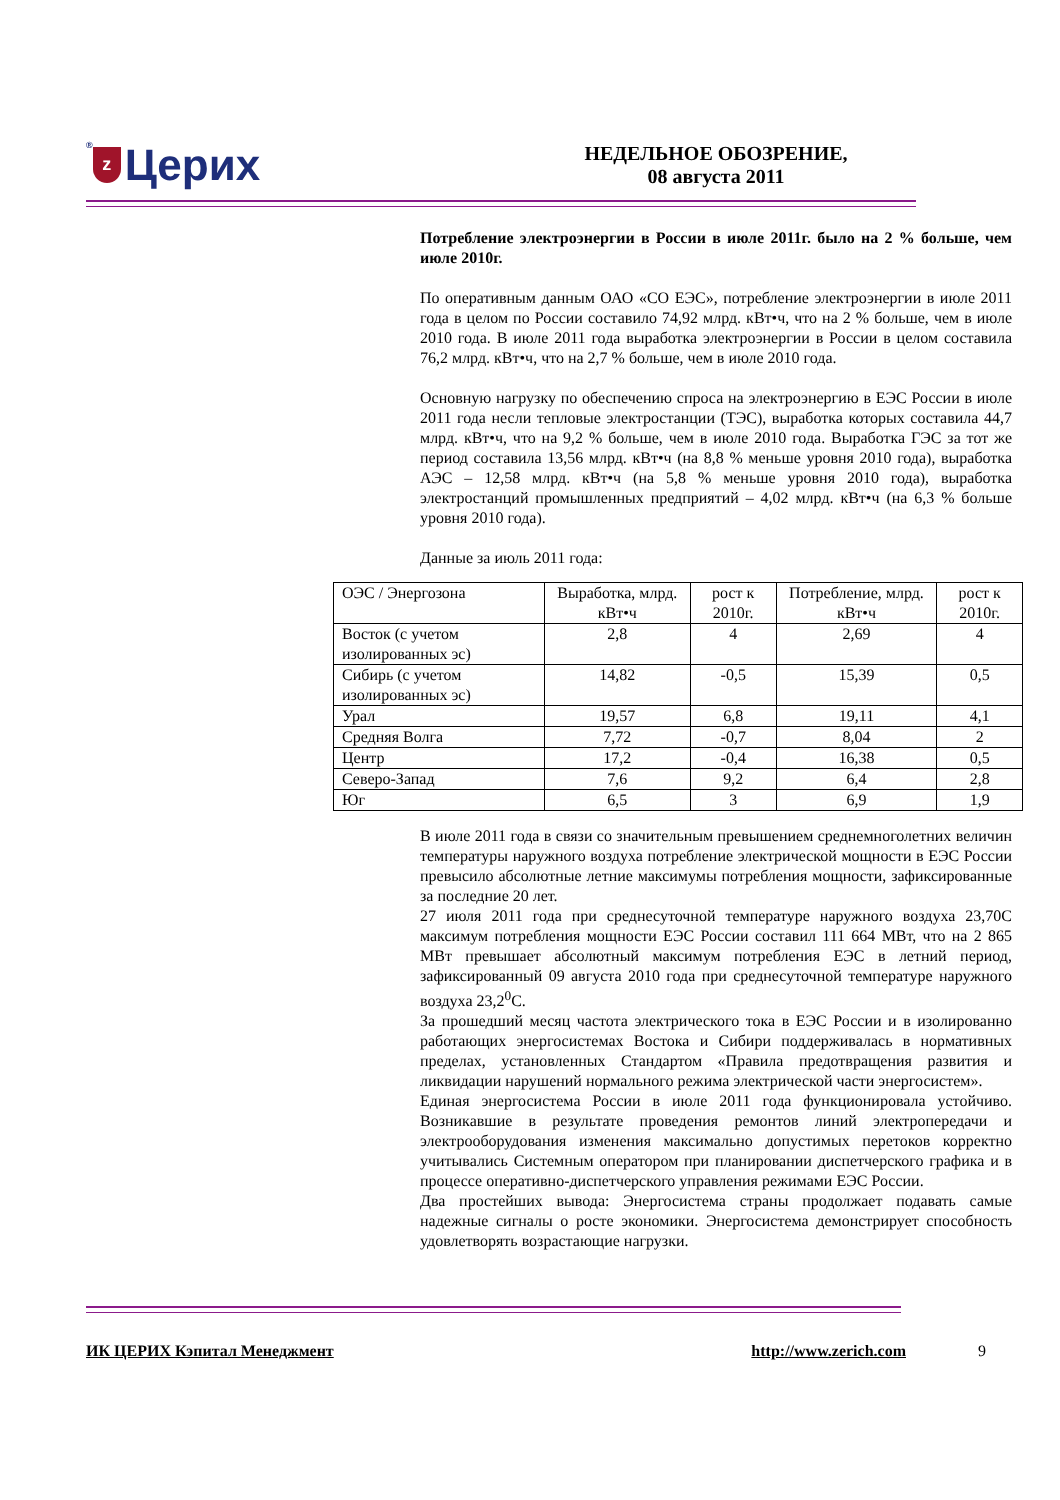® z Церих
НЕДЕЛЬНОЕ ОБОЗРЕНИЕ,
08 августа 2011
Потребление электроэнергии в России в июле 2011г. было на 2 % больше, чем июле 2010г.
По оперативным данным ОАО «СО ЕЭС», потребление электроэнергии в июле 2011 года в целом по России составило 74,92 млрд. кВт•ч, что на 2 % больше, чем в июле 2010 года. В июле 2011 года выработка электроэнергии в России в целом составила 76,2 млрд. кВт•ч, что на 2,7 % больше, чем в июле 2010 года.
Основную нагрузку по обеспечению спроса на электроэнергию в ЕЭС России в июле 2011 года несли тепловые электростанции (ТЭС), выработка которых составила 44,7 млрд. кВт•ч, что на 9,2 % больше, чем в июле 2010 года. Выработка ГЭС за тот же период составила 13,56 млрд. кВт•ч (на 8,8 % меньше уровня 2010 года), выработка АЭС – 12,58 млрд. кВт•ч (на 5,8 % меньше уровня 2010 года), выработка электростанций промышленных предприятий – 4,02 млрд. кВт•ч (на 6,3 % больше уровня 2010 года).
Данные за июль 2011 года:
| ОЭС / Энергозона | Выработка, млрд. кВт•ч | рост к 2010г. | Потребление, млрд. кВт•ч | рост к 2010г. |
| --- | --- | --- | --- | --- |
| Восток (с учетом изолированных эс) | 2,8 | 4 | 2,69 | 4 |
| Сибирь (с учетом изолированных эс) | 14,82 | -0,5 | 15,39 | 0,5 |
| Урал | 19,57 | 6,8 | 19,11 | 4,1 |
| Средняя Волга | 7,72 | -0,7 | 8,04 | 2 |
| Центр | 17,2 | -0,4 | 16,38 | 0,5 |
| Северо-Запад | 7,6 | 9,2 | 6,4 | 2,8 |
| Юг | 6,5 | 3 | 6,9 | 1,9 |
В июле 2011 года в связи со значительным превышением среднемноголетних величин температуры наружного воздуха потребление электрической мощности в ЕЭС России превысило абсолютные летние максимумы потребления мощности, зафиксированные за последние 20 лет.
27 июля 2011 года при среднесуточной температуре наружного воздуха 23,70С максимум потребления мощности ЕЭС России составил 111 664 МВт, что на 2 865 МВт превышает абсолютный максимум потребления ЕЭС в летний период, зафиксированный 09 августа 2010 года при среднесуточной температуре наружного воздуха 23,2<sup>0</sup>С.
За прошедший месяц частота электрического тока в ЕЭС России и в изолированно работающих энергосистемах Востока и Сибири поддерживалась в нормативных пределах, установленных Стандартом «Правила предотвращения развития и ликвидации нарушений нормального режима электрической части энергосистем».
Единая энергосистема России в июле 2011 года функционировала устойчиво. Возникавшие в результате проведения ремонтов линий электропередачи и электрооборудования изменения максимально допустимых перетоков корректно учитывались Системным оператором при планировании диспетчерского графика и в процессе оперативно-диспетчерского управления режимами ЕЭС России.
Два простейших вывода: Энергосистема страны продолжает подавать самые надежные сигналы о росте экономики. Энергосистема демонстрирует способность удовлетворять возрастающие нагрузки.
ИК ЦЕРИХ Кэпитал Менеджмент http://www.zerich.com 9